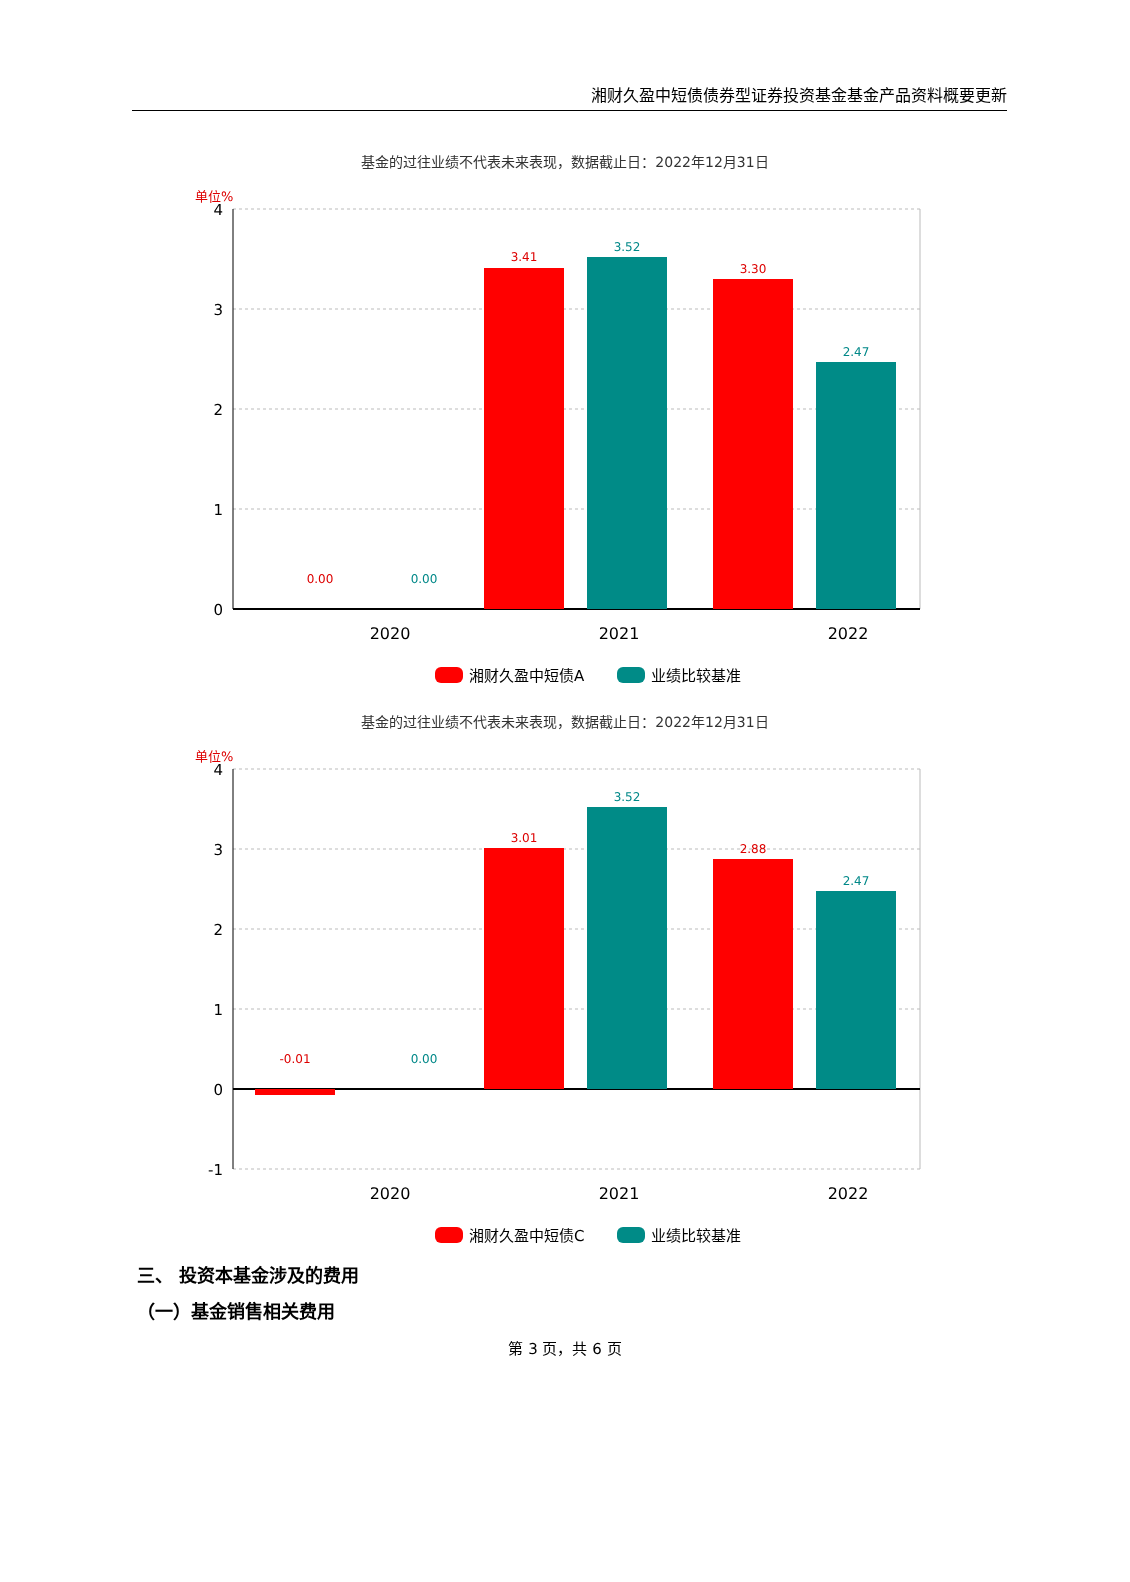湘财久盈中短债债券型证券投资基金基金产品资料概要更新
基金的过往业绩不代表未来表现，数据截止日：2022年12月31日
单位%
4
3
2
1
0
0.00
0.00
3.41
3.52
3.30
2.47
2020
2021
2022
湘财久盈中短债A
业绩比较基准
基金的过往业绩不代表未来表现，数据截止日：2022年12月31日
单位%
4
3
2
1
0
-1
-0.01
0.00
3.01
3.52
2.88
2.47
2020
2021
2022
湘财久盈中短债C
业绩比较基准
三、 投资本基金涉及的费用
（一）基金销售相关费用
第 3 页，共 6 页